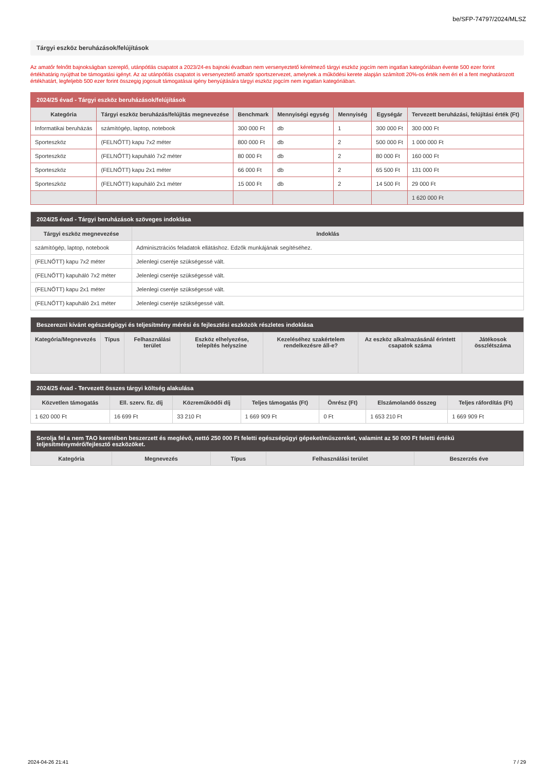be/SFP-74797/2024/MLSZ
Tárgyi eszköz beruházások/felújítások
Az amatőr felnőtt bajnokságban szereplő, utánpótlás csapatot a 2023/24-es bajnoki évadban nem versenyeztető kérelmező tárgyi eszköz jogcím nem ingatlan kategóriában évente 500 ezer forint értékhatárig nyújthat be támogatási igényt. Az az utánpótlás csapatot is versenyeztető amatőr sportszervezet, amelynek a működési kerete alapján számított 20%-os érték nem éri el a fent meghatározott értékhatárt, legfeljebb 500 ezer forint összegig jogosult támogatásai igény benyújtására tárgyi eszköz jogcím nem ingatlan kategóriában.
| 2024/25 évad - Tárgyi eszköz beruházások/felújítások | | | | | | |
| --- | --- | --- | --- | --- | --- | --- |
| Kategória | Tárgyi eszköz beruházás/felújítás megnevezése | Benchmark | Mennyiségi egység | Mennyiség | Egységár | Tervezett beruházási, felújítási érték (Ft) |
| Informatikai beruházás | számítógép, laptop, notebook | 300 000 Ft | db | 1 | 300 000 Ft | 300 000 Ft |
| Sporteszköz | (FELNŐTT) kapu 7x2 méter | 800 000 Ft | db | 2 | 500 000 Ft | 1 000 000 Ft |
| Sporteszköz | (FELNŐTT) kapuháló 7x2 méter | 80 000 Ft | db | 2 | 80 000 Ft | 160 000 Ft |
| Sporteszköz | (FELNŐTT) kapu 2x1 méter | 66 000 Ft | db | 2 | 65 500 Ft | 131 000 Ft |
| Sporteszköz | (FELNŐTT) kapuháló 2x1 méter | 15 000 Ft | db | 2 | 14 500 Ft | 29 000 Ft |
| | | | | | | 1 620 000 Ft |
| 2024/25 évad - Tárgyi beruházások szöveges indoklása | |
| --- | --- |
| Tárgyi eszköz megnevezése | Indoklás |
| számítógép, laptop, notebook | Adminisztrációs feladatok ellátáshoz. Edzők munkájának segítéséhez. |
| (FELNŐTT) kapu 7x2 méter | Jelenlegi cseréje szükségessé vált. |
| (FELNŐTT) kapuháló 7x2 méter | Jelenlegi cseréje szükségessé vált. |
| (FELNŐTT) kapu 2x1 méter | Jelenlegi cseréje szükségessé vált. |
| (FELNŐTT) kapuháló 2x1 méter | Jelenlegi cseréje szükségessé vált. |
| Beszerezni kívánt egészségügyi és teljesítmény mérési és fejlesztési eszközök részletes indoklása | | | | | | |
| --- | --- | --- | --- | --- | --- | --- |
| Kategória/Megnevezés | Típus | Felhasználási terület | Eszköz elhelyezése, telepítés helyszíne | Kezeléséhez szakértelem rendelkezésre áll-e? | Az eszköz alkalmazásánál érintett csapatok száma | Játékosok összlétszáma |
| 2024/25 évad - Tervezett összes tárgyi költség alakulása | | | | | | |
| --- | --- | --- | --- | --- | --- | --- |
| Közvetlen támogatás | Ell. szerv. fiz. díj | Közreműködői díj | Teljes támogatás (Ft) | Önrész (Ft) | Elszámolandó összeg | Teljes ráfordítás (Ft) |
| 1 620 000 Ft | 16 699 Ft | 33 210 Ft | 1 669 909 Ft | 0 Ft | 1 653 210 Ft | 1 669 909 Ft |
| Sorolja fel a nem TAO keretében beszerzett és meglévő, nettó 250 000 Ft feletti egészségügyi gépeket/műszereket, valamint az 50 000 Ft feletti értékű teljesítménymérő/fejlesztő eszközöket. | | | | |
| --- | --- | --- | --- | --- |
| Kategória | Megnevezés | Típus | Felhasználási terület | Beszerzés éve |
2024-04-26 21:41 7 / 29